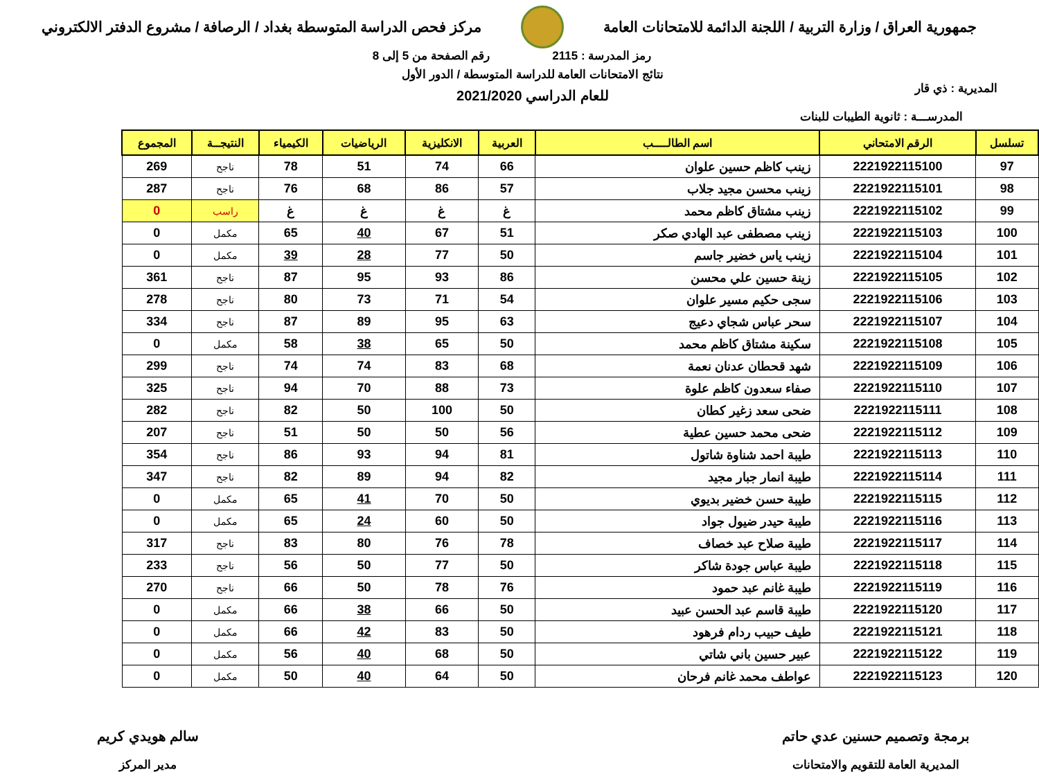جمهورية العراق / وزارة التربية / اللجنة الدائمة للامتحانات العامة
مركز فحص الدراسة المتوسطة بغداد / الرصافة / مشروع الدفتر الالكتروني
رمز المدرسة : 2115 رقم الصفحة من 5 إلى 8
المديرية : ذي قار
نتائج الامتحانات العامة للدراسة المتوسطة / الدور الأول
للعام الدراسي 2021/2020
المدرســـة : ثانوية الطيبات للبنات
| تسلسل | الرقم الامتحاني | اسم الطالــــب | العربية | الانكليزية | الرياضيات | الكيمياء | النتيجــة | المجموع |
| --- | --- | --- | --- | --- | --- | --- | --- | --- |
| 97 | 2221922115100 | زينب كاظم حسين علوان | 66 | 74 | 51 | 78 | ناجح | 269 |
| 98 | 2221922115101 | زينب محسن مجيد جلاب | 57 | 86 | 68 | 76 | ناجح | 287 |
| 99 | 2221922115102 | زينب مشتاق كاظم محمد | غ | غ | غ | غ | راسب | 0 |
| 100 | 2221922115103 | زينب مصطفى عبد الهادي صكر | 51 | 67 | 40 | 65 | مكمل | 0 |
| 101 | 2221922115104 | زينب ياس خضير جاسم | 50 | 77 | 28 | 39 | مكمل | 0 |
| 102 | 2221922115105 | زينة حسين علي محسن | 86 | 93 | 95 | 87 | ناجح | 361 |
| 103 | 2221922115106 | سجى حكيم مسير علوان | 54 | 71 | 73 | 80 | ناجح | 278 |
| 104 | 2221922115107 | سحر عباس شجاي دعيج | 63 | 95 | 89 | 87 | ناجح | 334 |
| 105 | 2221922115108 | سكينة مشتاق كاظم محمد | 50 | 65 | 38 | 58 | مكمل | 0 |
| 106 | 2221922115109 | شهد قحطان عدنان نعمة | 68 | 83 | 74 | 74 | ناجح | 299 |
| 107 | 2221922115110 | صفاء سعدون كاظم علوة | 73 | 88 | 70 | 94 | ناجح | 325 |
| 108 | 2221922115111 | ضحى سعد زغير كطان | 50 | 100 | 50 | 82 | ناجح | 282 |
| 109 | 2221922115112 | ضحى محمد حسين عطية | 56 | 50 | 50 | 51 | ناجح | 207 |
| 110 | 2221922115113 | طيبة احمد شناوة شاتول | 81 | 94 | 93 | 86 | ناجح | 354 |
| 111 | 2221922115114 | طيبة انمار جبار مجيد | 82 | 94 | 89 | 82 | ناجح | 347 |
| 112 | 2221922115115 | طيبة حسن خضير بديوي | 50 | 70 | 41 | 65 | مكمل | 0 |
| 113 | 2221922115116 | طيبة حيدر ضيول جواد | 50 | 60 | 24 | 65 | مكمل | 0 |
| 114 | 2221922115117 | طيبة صلاح عبد خصاف | 78 | 76 | 80 | 83 | ناجح | 317 |
| 115 | 2221922115118 | طيبة عباس جودة شاكر | 50 | 77 | 50 | 56 | ناجح | 233 |
| 116 | 2221922115119 | طيبة غانم عبد حمود | 76 | 78 | 50 | 66 | ناجح | 270 |
| 117 | 2221922115120 | طيبة قاسم عبد الحسن عبيد | 50 | 66 | 38 | 66 | مكمل | 0 |
| 118 | 2221922115121 | طيف حبيب ردام فرهود | 50 | 83 | 42 | 66 | مكمل | 0 |
| 119 | 2221922115122 | عبير حسين باني شاتي | 50 | 68 | 40 | 56 | مكمل | 0 |
| 120 | 2221922115123 | عواطف محمد غانم فرحان | 50 | 64 | 40 | 50 | مكمل | 0 |
برمجة وتصميم حسنين عدي حاتم
المديرية العامة للتقويم والامتحانات
سالم هويدي كريم
مدير المركز